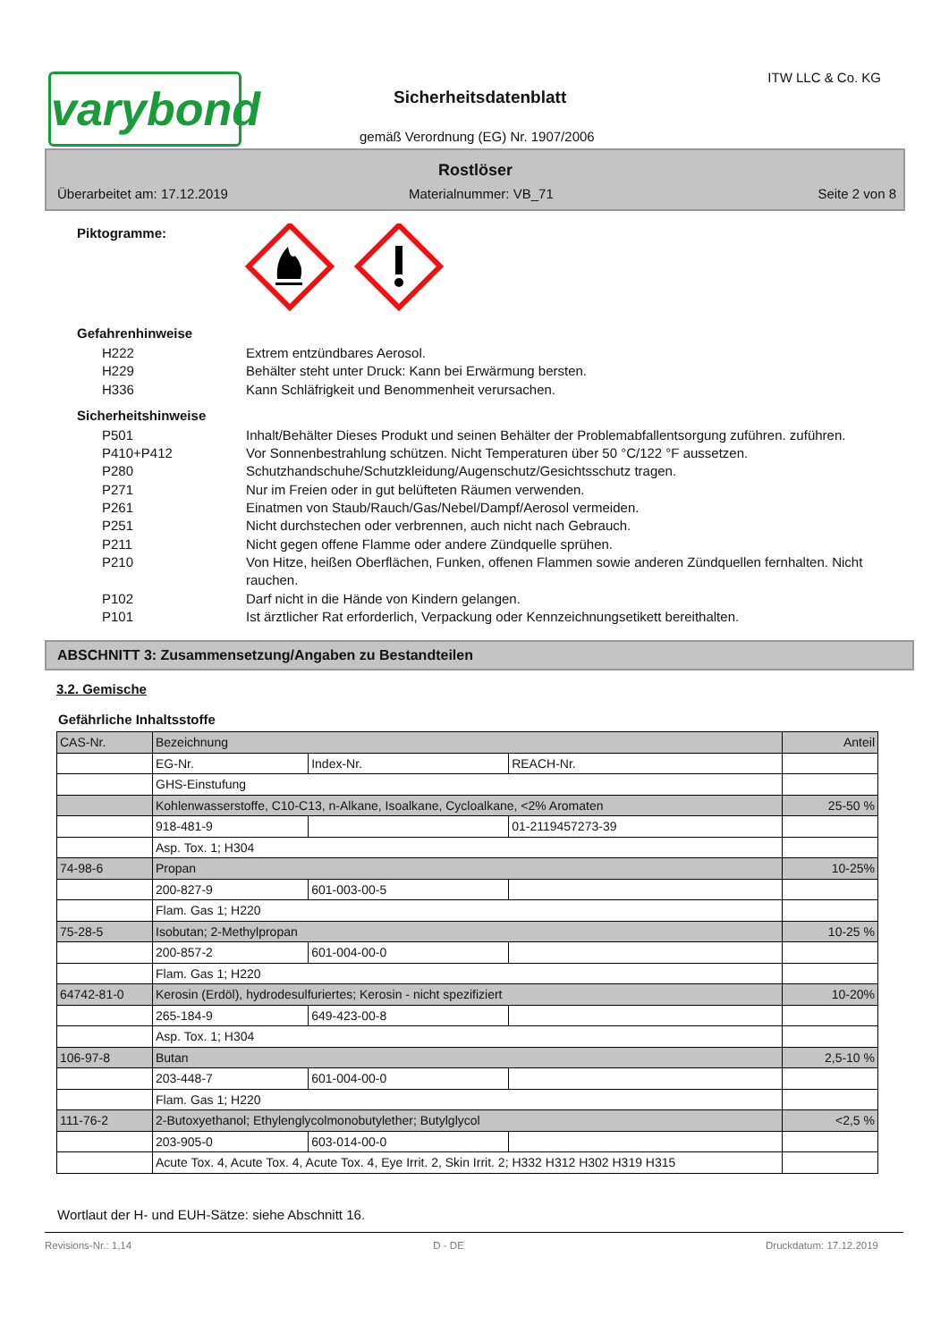varybond
Sicherheitsdatenblatt
ITW LLC & Co. KG
gemäß Verordnung (EG) Nr. 1907/2006
Rostlöser
Überarbeitet am: 17.12.2019 Materialnummer: VB_71 Seite 2 von 8
Piktogramme:
Gefahrenhinweise
H222 Extrem entzündbares Aerosol.
H229 Behälter steht unter Druck: Kann bei Erwärmung bersten.
H336 Kann Schläfrigkeit und Benommenheit verursachen.
Sicherheitshinweise
P501 Inhalt/Behälter Dieses Produkt und seinen Behälter der Problemabfallentsorgung zuführen. zuführen.
P410+P412 Vor Sonnenbestrahlung schützen. Nicht Temperaturen über 50 °C/122 °F aussetzen.
P280 Schutzhandschuhe/Schutzkleidung/Augenschutz/Gesichtsschutz tragen.
P271 Nur im Freien oder in gut belüfteten Räumen verwenden.
P261 Einatmen von Staub/Rauch/Gas/Nebel/Dampf/Aerosol vermeiden.
P251 Nicht durchstechen oder verbrennen, auch nicht nach Gebrauch.
P211 Nicht gegen offene Flamme oder andere Zündquelle sprühen.
P210 Von Hitze, heißen Oberflächen, Funken, offenen Flammen sowie anderen Zündquellen fernhalten. Nicht rauchen.
P102 Darf nicht in die Hände von Kindern gelangen.
P101 Ist ärztlicher Rat erforderlich, Verpackung oder Kennzeichnungsetikett bereithalten.
ABSCHNITT 3: Zusammensetzung/Angaben zu Bestandteilen
3.2. Gemische
Gefährliche Inhaltsstoffe
| CAS-Nr. | Bezeichnung | | | Anteil |
| | EG-Nr. | Index-Nr. | REACH-Nr. | |
| | GHS-Einstufung | | | |
| | Kohlenwasserstoffe, C10-C13, n-Alkane, Isoalkane, Cycloalkane, <2% Aromaten | | | 25-50 % |
| | 918-481-9 | | 01-2119457273-39 | |
| | Asp. Tox. 1; H304 | | | |
| 74-98-6 | Propan | | | 10-25% |
| | 200-827-9 | 601-003-00-5 | | |
| | Flam. Gas 1; H220 | | | |
| 75-28-5 | Isobutan; 2-Methylpropan | | | 10-25 % |
| | 200-857-2 | 601-004-00-0 | | |
| | Flam. Gas 1; H220 | | | |
| 64742-81-0 | Kerosin (Erdöl), hydrodesulfuriertes; Kerosin - nicht spezifiziert | | | 10-20% |
| | 265-184-9 | 649-423-00-8 | | |
| | Asp. Tox. 1; H304 | | | |
| 106-97-8 | Butan | | | 2,5-10 % |
| | 203-448-7 | 601-004-00-0 | | |
| | Flam. Gas 1; H220 | | | |
| 111-76-2 | 2-Butoxyethanol; Ethylenglycolmonobutylether; Butylglycol | | | <2,5 % |
| | 203-905-0 | 603-014-00-0 | | |
| | Acute Tox. 4, Acute Tox. 4, Acute Tox. 4, Eye Irrit. 2, Skin Irrit. 2; H332 H312 H302 H319 H315 | | | |
Wortlaut der H- und EUH-Sätze: siehe Abschnitt 16.
Revisions-Nr.: 1,14 D - DE Druckdatum: 17.12.2019